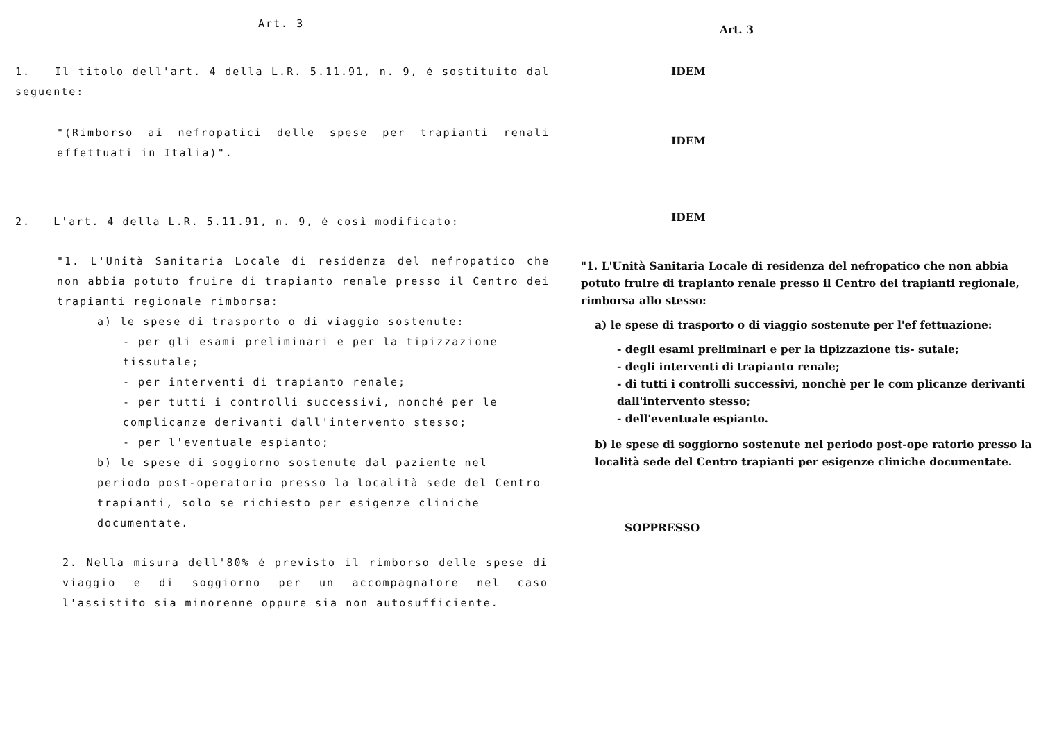Art. 3
1. Il titolo dell'art. 4 della L.R. 5.11.91, n. 9, é sostituito dal seguente:
"(Rimborso ai nefropatici delle spese per trapianti renali effettuati in Italia)".
2. L'art. 4 della L.R. 5.11.91, n. 9, é così modificato:
"1. L'Unità Sanitaria Locale di residenza del nefropatico che non abbia potuto fruire di trapianto renale presso il Centro dei trapianti regionale rimborsa:
a) le spese di trasporto o di viaggio sostenute:
- per gli esami preliminari e per la tipizzazione tissutale;
- per interventi di trapianto renale;
- per tutti i controlli successivi, nonché per le complicanze derivanti dall'intervento stesso;
- per l'eventuale espianto;
b) le spese di soggiorno sostenute dal paziente nel periodo post-operatorio presso la località sede del Centro trapianti, solo se richiesto per esigenze cliniche documentate.
2. Nella misura dell'80% é previsto il rimborso delle spese di viaggio e di soggiorno per un accompagnatore nel caso l'assistito sia minorenne oppure sia non autosufficiente.
Art. 3
IDEM
IDEM
IDEM
"1. L'Unità Sanitaria Locale di residenza del nefropatico che non abbia potuto fruire di trapianto renale presso il Centro dei trapianti regionale, rimborsa allo stesso:
a) le spese di trasporto o di viaggio sostenute per l'ef fettuazione:
- degli esami preliminari e per la tipizzazione tis- sutale;
- degli interventi di trapianto renale;
- di tutti i controlli successivi, nonchè per le com plicanze derivanti dall'intervento stesso;
- dell'eventuale espianto.
b) le spese di soggiorno sostenute nel periodo post-ope ratorio presso la località sede del Centro trapianti per esigenze cliniche documentate.
SOPPRESSO